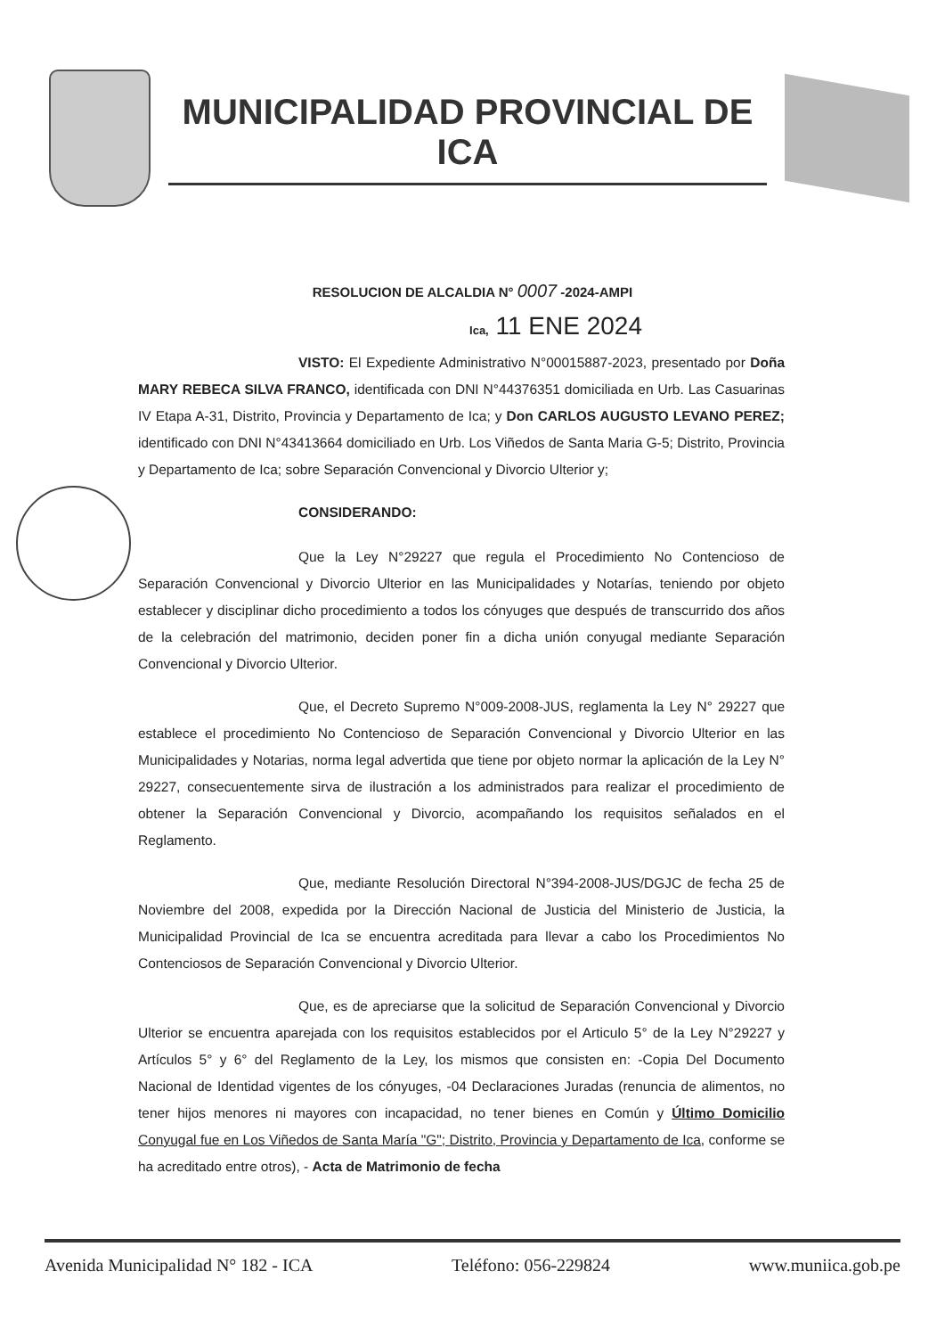MUNICIPALIDAD PROVINCIAL DE
ICA
RESOLUCION DE ALCALDIA N° 0007 -2024-AMPI
Ica, 11 ENE 2024
VISTO: El Expediente Administrativo N°00015887-2023, presentado por Doña MARY REBECA SILVA FRANCO, identificada con DNI N°44376351 domiciliada en Urb. Las Casuarinas IV Etapa A-31, Distrito, Provincia y Departamento de Ica; y Don CARLOS AUGUSTO LEVANO PEREZ; identificado con DNI N°43413664 domiciliado en Urb. Los Viñedos de Santa Maria G-5; Distrito, Provincia y Departamento de Ica; sobre Separación Convencional y Divorcio Ulterior y;
CONSIDERANDO:
Que la Ley N°29227 que regula el Procedimiento No Contencioso de Separación Convencional y Divorcio Ulterior en las Municipalidades y Notarías, teniendo por objeto establecer y disciplinar dicho procedimiento a todos los cónyuges que después de transcurrido dos años de la celebración del matrimonio, deciden poner fin a dicha unión conyugal mediante Separación Convencional y Divorcio Ulterior.
Que, el Decreto Supremo N°009-2008-JUS, reglamenta la Ley N° 29227 que establece el procedimiento No Contencioso de Separación Convencional y Divorcio Ulterior en las Municipalidades y Notarias, norma legal advertida que tiene por objeto normar la aplicación de la Ley N° 29227, consecuentemente sirva de ilustración a los administrados para realizar el procedimiento de obtener la Separación Convencional y Divorcio, acompañando los requisitos señalados en el Reglamento.
Que, mediante Resolución Directoral N°394-2008-JUS/DGJC de fecha 25 de Noviembre del 2008, expedida por la Dirección Nacional de Justicia del Ministerio de Justicia, la Municipalidad Provincial de Ica se encuentra acreditada para llevar a cabo los Procedimientos No Contenciosos de Separación Convencional y Divorcio Ulterior.
Que, es de apreciarse que la solicitud de Separación Convencional y Divorcio Ulterior se encuentra aparejada con los requisitos establecidos por el Articulo 5° de la Ley N°29227 y Artículos 5° y 6° del Reglamento de la Ley, los mismos que consisten en: -Copia Del Documento Nacional de Identidad vigentes de los cónyuges, -04 Declaraciones Juradas (renuncia de alimentos, no tener hijos menores ni mayores con incapacidad, no tener bienes en Común y Último Domicilio Conyugal fue en Los Viñedos de Santa María "G"; Distrito, Provincia y Departamento de Ica, conforme se ha acreditado entre otros), - Acta de Matrimonio de fecha
Avenida Municipalidad N° 182 - ICA Teléfono: 056-229824 www.muniica.gob.pe